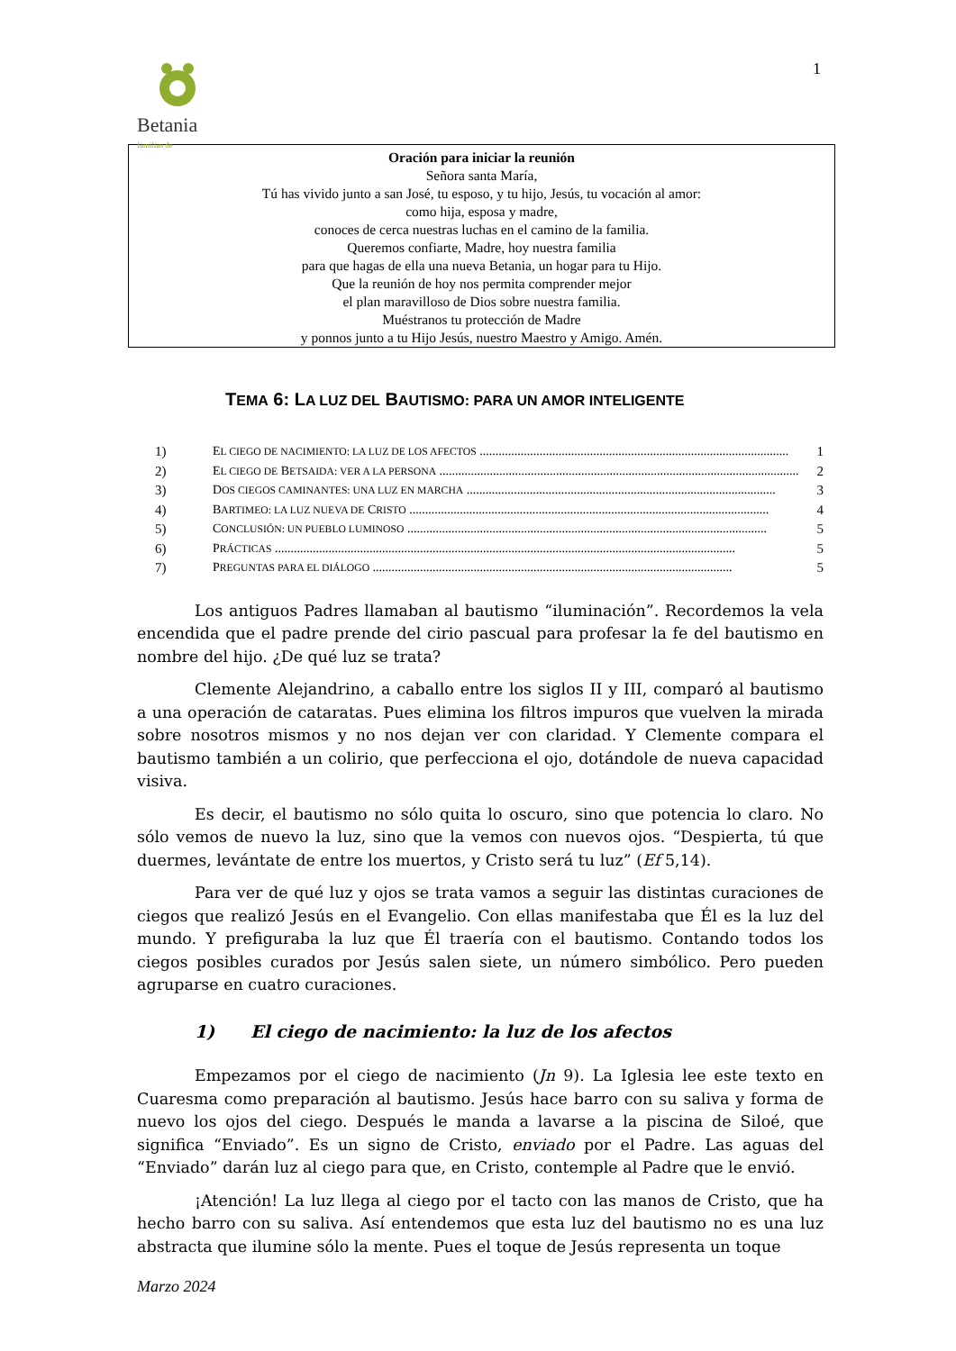1
Betania familias de
Oración para iniciar la reunión
Señora santa María,
Tú has vivido junto a san José, tu esposo, y tu hijo, Jesús, tu vocación al amor:
como hija, esposa y madre,
conoces de cerca nuestras luchas en el camino de la familia.
Queremos confiarte, Madre, hoy nuestra familia
para que hagas de ella una nueva Betania, un hogar para tu Hijo.
Que la reunión de hoy nos permita comprender mejor
el plan maravilloso de Dios sobre nuestra familia.
Muéstranos tu protección de Madre
y ponnos junto a tu Hijo Jesús, nuestro Maestro y Amigo. Amén.
TEMA 6: LA LUZ DEL BAUTISMO: PARA UN AMOR INTELIGENTE
1) EL CIEGO DE NACIMIENTO: LA LUZ DE LOS AFECTOS .................................................................................................. 1
2) EL CIEGO DE BETSAIDA: VER A LA PERSONA .................................................................................................................. 2
3) DOS CIEGOS CAMINANTES: UNA LUZ EN MARCHA .................................................................................................. 3
4) BARTIMEO: LA LUZ NUEVA DE CRISTO .................................................................................................................. 4
5) CONCLUSIÓN: UN PUEBLO LUMINOSO .................................................................................................................. 5
6) PRÁCTICAS .................................................................................................................................................. 5
7) PREGUNTAS PARA EL DIÁLOGO .................................................................................................................. 5
Los antiguos Padres llamaban al bautismo “iluminación”. Recordemos la vela encendida que el padre prende del cirio pascual para profesar la fe del bautismo en nombre del hijo. ¿De qué luz se trata?
Clemente Alejandrino, a caballo entre los siglos II y III, comparó al bautismo a una operación de cataratas. Pues elimina los filtros impuros que vuelven la mirada sobre nosotros mismos y no nos dejan ver con claridad. Y Clemente compara el bautismo también a un colirio, que perfecciona el ojo, dotándole de nueva capacidad visiva.
Es decir, el bautismo no sólo quita lo oscuro, sino que potencia lo claro. No sólo vemos de nuevo la luz, sino que la vemos con nuevos ojos. “Despierta, tú que duermes, levántate de entre los muertos, y Cristo será tu luz” (Ef 5,14).
Para ver de qué luz y ojos se trata vamos a seguir las distintas curaciones de ciegos que realizó Jesús en el Evangelio. Con ellas manifestaba que Él es la luz del mundo. Y prefiguraba la luz que Él traería con el bautismo. Contando todos los ciegos posibles curados por Jesús salen siete, un número simbólico. Pero pueden agruparse en cuatro curaciones.
1) El ciego de nacimiento: la luz de los afectos
Empezamos por el ciego de nacimiento (Jn 9). La Iglesia lee este texto en Cuaresma como preparación al bautismo. Jesús hace barro con su saliva y forma de nuevo los ojos del ciego. Después le manda a lavarse a la piscina de Siloé, que significa “Enviado”. Es un signo de Cristo, enviado por el Padre. Las aguas del “Enviado” darán luz al ciego para que, en Cristo, contemple al Padre que le envió.
¡Atención! La luz llega al ciego por el tacto con las manos de Cristo, que ha hecho barro con su saliva. Así entendemos que esta luz del bautismo no es una luz abstracta que ilumine sólo la mente. Pues el toque de Jesús representa un toque
Marzo 2024